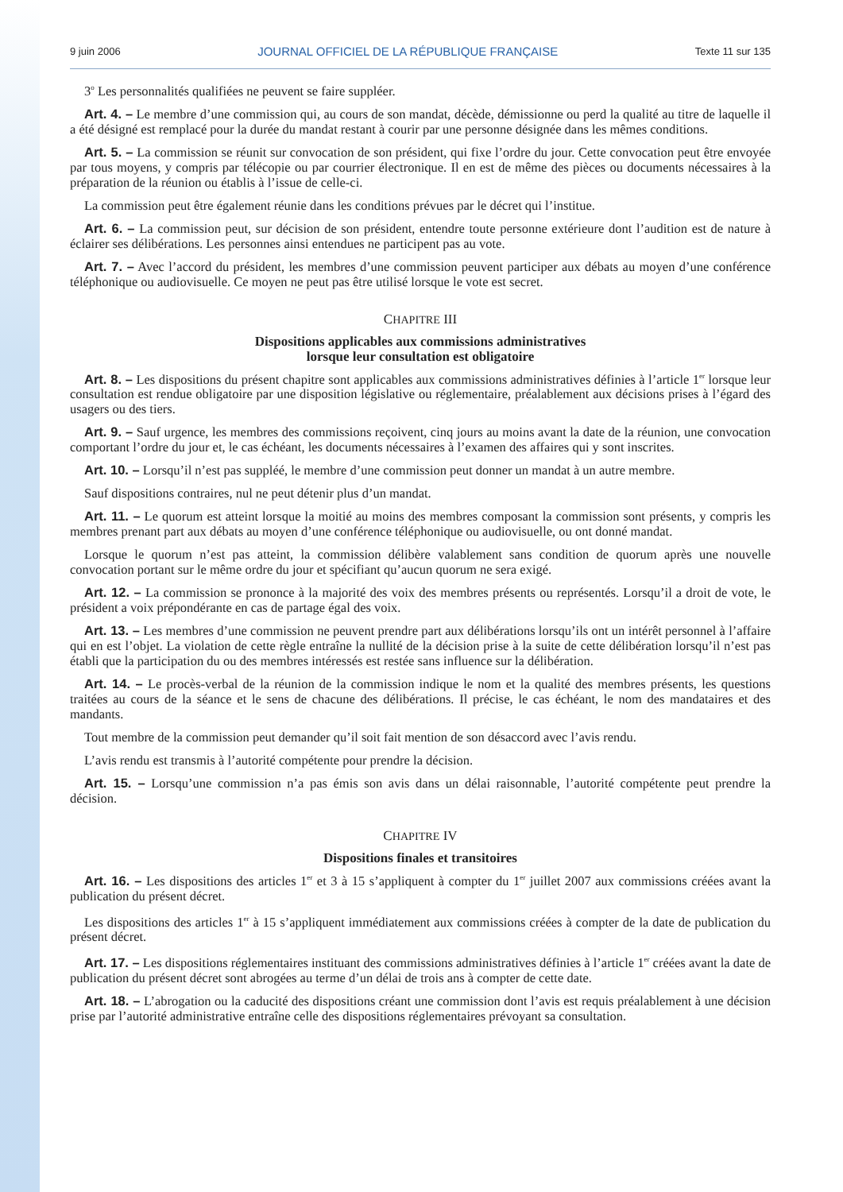9 juin 2006 JOURNAL OFFICIEL DE LA RÉPUBLIQUE FRANÇAISE Texte 11 sur 135
3<sup>o</sup> Les personnalités qualifiées ne peuvent se faire suppléer.
Art. 4. – Le membre d’une commission qui, au cours de son mandat, décède, démissionne ou perd la qualité au titre de laquelle il a été désigné est remplacé pour la durée du mandat restant à courir par une personne désignée dans les mêmes conditions.
Art. 5. – La commission se réunit sur convocation de son président, qui fixe l’ordre du jour. Cette convocation peut être envoyée par tous moyens, y compris par télécopie ou par courrier électronique. Il en est de même des pièces ou documents nécessaires à la préparation de la réunion ou établis à l’issue de celle-ci.
La commission peut être également réunie dans les conditions prévues par le décret qui l’institue.
Art. 6. – La commission peut, sur décision de son président, entendre toute personne extérieure dont l’audition est de nature à éclairer ses délibérations. Les personnes ainsi entendues ne participent pas au vote.
Art. 7. – Avec l’accord du président, les membres d’une commission peuvent participer aux débats au moyen d’une conférence téléphonique ou audiovisuelle. Ce moyen ne peut pas être utilisé lorsque le vote est secret.
CHAPITRE III
Dispositions applicables aux commissions administratives
lorsque leur consultation est obligatoire
Art. 8. – Les dispositions du présent chapitre sont applicables aux commissions administratives définies à l’article 1<sup>er</sup> lorsque leur consultation est rendue obligatoire par une disposition législative ou réglementaire, préalablement aux décisions prises à l’égard des usagers ou des tiers.
Art. 9. – Sauf urgence, les membres des commissions reçoivent, cinq jours au moins avant la date de la réunion, une convocation comportant l’ordre du jour et, le cas échéant, les documents nécessaires à l’examen des affaires qui y sont inscrites.
Art. 10. – Lorsqu’il n’est pas suppléé, le membre d’une commission peut donner un mandat à un autre membre.
Sauf dispositions contraires, nul ne peut détenir plus d’un mandat.
Art. 11. – Le quorum est atteint lorsque la moitié au moins des membres composant la commission sont présents, y compris les membres prenant part aux débats au moyen d’une conférence téléphonique ou audiovisuelle, ou ont donné mandat.
Lorsque le quorum n’est pas atteint, la commission délibère valablement sans condition de quorum après une nouvelle convocation portant sur le même ordre du jour et spécifiant qu’aucun quorum ne sera exigé.
Art. 12. – La commission se prononce à la majorité des voix des membres présents ou représentés. Lorsqu’il a droit de vote, le président a voix prépondérante en cas de partage égal des voix.
Art. 13. – Les membres d’une commission ne peuvent prendre part aux délibérations lorsqu’ils ont un intérêt personnel à l’affaire qui en est l’objet. La violation de cette règle entraîne la nullité de la décision prise à la suite de cette délibération lorsqu’il n’est pas établi que la participation du ou des membres intéressés est restée sans influence sur la délibération.
Art. 14. – Le procès-verbal de la réunion de la commission indique le nom et la qualité des membres présents, les questions traitées au cours de la séance et le sens de chacune des délibérations. Il précise, le cas échéant, le nom des mandataires et des mandants.
Tout membre de la commission peut demander qu’il soit fait mention de son désaccord avec l’avis rendu.
L’avis rendu est transmis à l’autorité compétente pour prendre la décision.
Art. 15. – Lorsqu’une commission n’a pas émis son avis dans un délai raisonnable, l’autorité compétente peut prendre la décision.
CHAPITRE IV
Dispositions finales et transitoires
Art. 16. – Les dispositions des articles 1<sup>er</sup> et 3 à 15 s’appliquent à compter du 1<sup>er</sup> juillet 2007 aux commissions créées avant la publication du présent décret.
Les dispositions des articles 1<sup>er</sup> à 15 s’appliquent immédiatement aux commissions créées à compter de la date de publication du présent décret.
Art. 17. – Les dispositions réglementaires instituant des commissions administratives définies à l’article 1<sup>er</sup> créées avant la date de publication du présent décret sont abrogées au terme d’un délai de trois ans à compter de cette date.
Art. 18. – L’abrogation ou la caducité des dispositions créant une commission dont l’avis est requis préalablement à une décision prise par l’autorité administrative entraîne celle des dispositions réglementaires prévoyant sa consultation.